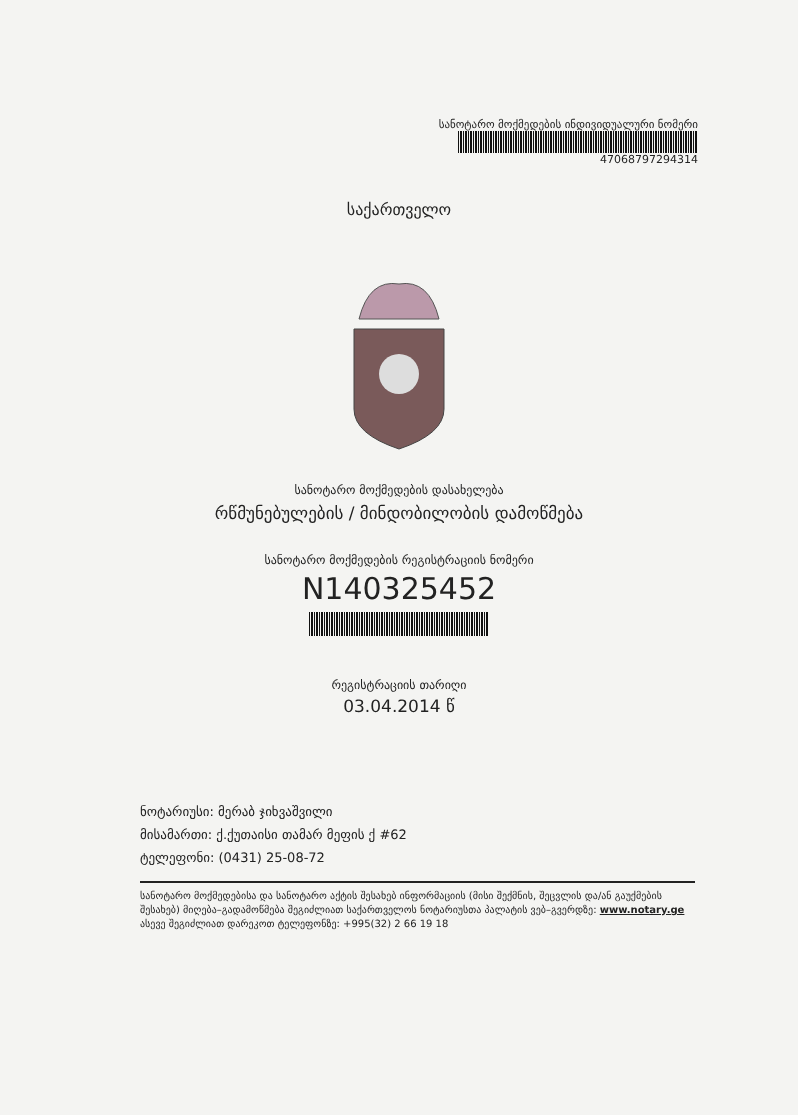სანოტარო მოქმედების ინდივიდუალური ნომერი
47068797294314
საქართველო
სანოტარო მოქმედების დასახელება
რწმუნებულების / მინდობილობის დამოწმება
სანოტარო მოქმედების რეგისტრაციის ნომერი
N140325452
რეგისტრაციის თარიღი
03.04.2014 წ
ნოტარიუსი: მერაბ ჯიხვაშვილი
მისამართი: ქ.ქუთაისი თამარ მეფის ქ #62
ტელეფონი: (0431) 25-08-72
სანოტარო მოქმედებისა და სანოტარო აქტის შესახებ ინფორმაციის (მისი შექმნის, შეცვლის და/ან გაუქმების შესახებ) მიღება–გადამოწმება შეგიძლიათ საქართველოს ნოტარიუსთა პალატის ვებ–გვერდზე: www.notary.ge ასევე შეგიძლიათ დარეკოთ ტელეფონზე: +995(32) 2 66 19 18